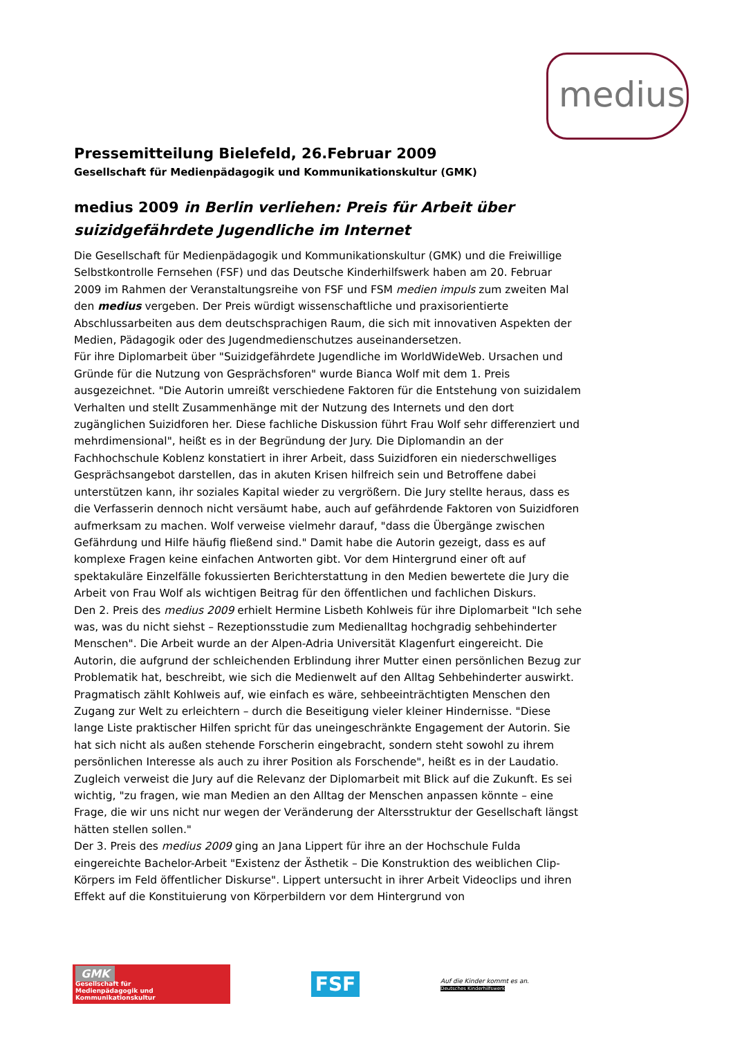medius
Pressemitteilung Bielefeld, 26.Februar 2009
Gesellschaft für Medienpädagogik und Kommunikationskultur (GMK)
medius 2009 in Berlin verliehen: Preis für Arbeit über suizidgefährdete Jugendliche im Internet
Die Gesellschaft für Medienpädagogik und Kommunikationskultur (GMK) und die Freiwillige Selbstkontrolle Fernsehen (FSF) und das Deutsche Kinderhilfswerk haben am 20. Februar 2009 im Rahmen der Veranstaltungsreihe von FSF und FSM medien impuls zum zweiten Mal den medius vergeben. Der Preis würdigt wissenschaftliche und praxisorientierte Abschlussarbeiten aus dem deutschsprachigen Raum, die sich mit innovativen Aspekten der Medien, Pädagogik oder des Jugendmedienschutzes auseinandersetzen.
Für ihre Diplomarbeit über "Suizidgefährdete Jugendliche im WorldWideWeb. Ursachen und Gründe für die Nutzung von Gesprächsforen" wurde Bianca Wolf mit dem 1. Preis ausgezeichnet. "Die Autorin umreißt verschiedene Faktoren für die Entstehung von suizidalem Verhalten und stellt Zusammenhänge mit der Nutzung des Internets und den dort zugänglichen Suizidforen her. Diese fachliche Diskussion führt Frau Wolf sehr differenziert und mehrdimensional", heißt es in der Begründung der Jury. Die Diplomandin an der Fachhochschule Koblenz konstatiert in ihrer Arbeit, dass Suizidforen ein niederschwelliges Gesprächsangebot darstellen, das in akuten Krisen hilfreich sein und Betroffene dabei unterstützen kann, ihr soziales Kapital wieder zu vergrößern. Die Jury stellte heraus, dass es die Verfasserin dennoch nicht versäumt habe, auch auf gefährdende Faktoren von Suizidforen aufmerksam zu machen. Wolf verweise vielmehr darauf, "dass die Übergänge zwischen Gefährdung und Hilfe häufig fließend sind." Damit habe die Autorin gezeigt, dass es auf komplexe Fragen keine einfachen Antworten gibt. Vor dem Hintergrund einer oft auf spektakuläre Einzelfälle fokussierten Berichterstattung in den Medien bewertete die Jury die Arbeit von Frau Wolf als wichtigen Beitrag für den öffentlichen und fachlichen Diskurs.
Den 2. Preis des medius 2009 erhielt Hermine Lisbeth Kohlweis für ihre Diplomarbeit "Ich sehe was, was du nicht siehst – Rezeptionsstudie zum Medienalltag hochgradig sehbehinderter Menschen". Die Arbeit wurde an der Alpen-Adria Universität Klagenfurt eingereicht. Die Autorin, die aufgrund der schleichenden Erblindung ihrer Mutter einen persönlichen Bezug zur Problematik hat, beschreibt, wie sich die Medienwelt auf den Alltag Sehbehinderter auswirkt. Pragmatisch zählt Kohlweis auf, wie einfach es wäre, sehbeeinträchtigten Menschen den Zugang zur Welt zu erleichtern – durch die Beseitigung vieler kleiner Hindernisse. "Diese lange Liste praktischer Hilfen spricht für das uneingeschränkte Engagement der Autorin. Sie hat sich nicht als außen stehende Forscherin eingebracht, sondern steht sowohl zu ihrem persönlichen Interesse als auch zu ihrer Position als Forschende", heißt es in der Laudatio. Zugleich verweist die Jury auf die Relevanz der Diplomarbeit mit Blick auf die Zukunft. Es sei wichtig, "zu fragen, wie man Medien an den Alltag der Menschen anpassen könnte – eine Frage, die wir uns nicht nur wegen der Veränderung der Altersstruktur der Gesellschaft längst hätten stellen sollen."
Der 3. Preis des medius 2009 ging an Jana Lippert für ihre an der Hochschule Fulda eingereichte Bachelor-Arbeit "Existenz der Ästhetik – Die Konstruktion des weiblichen Clip-Körpers im Feld öffentlicher Diskurse". Lippert untersucht in ihrer Arbeit Videoclips und ihren Effekt auf die Konstituierung von Körperbildern vor dem Hintergrund von
GMK
Gesellschaft für
Medienpädagogik und Kommunikationskultur
FSF
Auf die Kinder kommt es an.
Deutsches Kinderhilfswerk